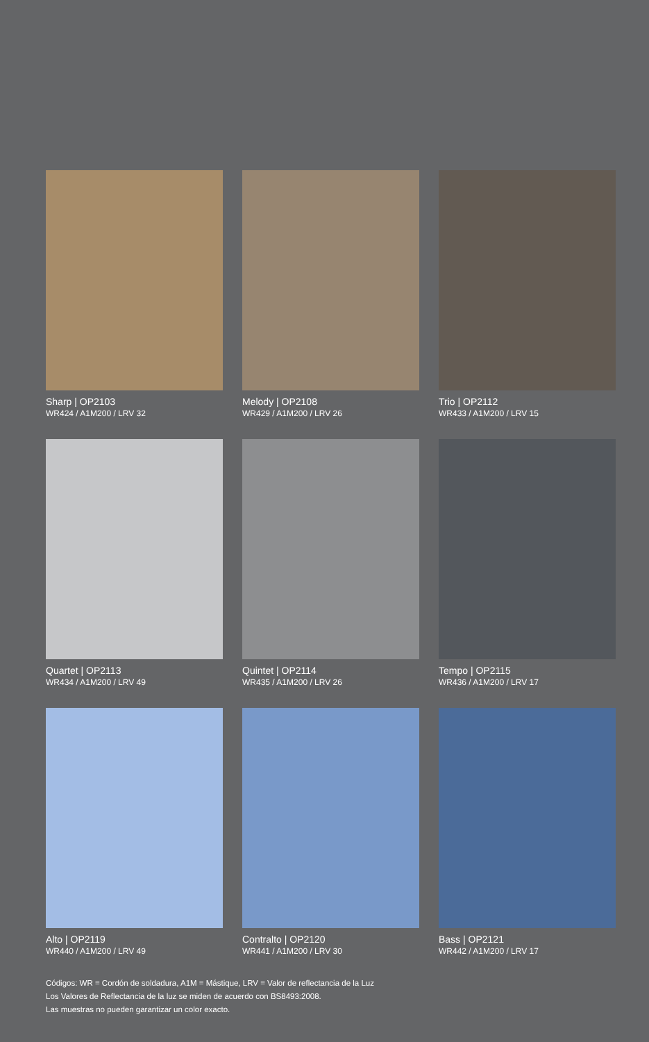Sharp | OP2103
WR424 / A1M200 / LRV 32
Melody | OP2108
WR429 / A1M200 / LRV 26
Trio | OP2112
WR433 / A1M200 / LRV 15
Quartet | OP2113
WR434 / A1M200 / LRV 49
Quintet | OP2114
WR435 / A1M200 / LRV 26
Tempo | OP2115
WR436 / A1M200 / LRV 17
Alto | OP2119
WR440 / A1M200 / LRV 49
Contralto | OP2120
WR441 / A1M200 / LRV 30
Bass | OP2121
WR442 / A1M200 / LRV 17
Códigos: WR = Cordón de soldadura, A1M = Mástique, LRV = Valor de reflectancia de la Luz
Los Valores de Reflectancia de la luz se miden de acuerdo con BS8493:2008.
Las muestras no pueden garantizar un color exacto.